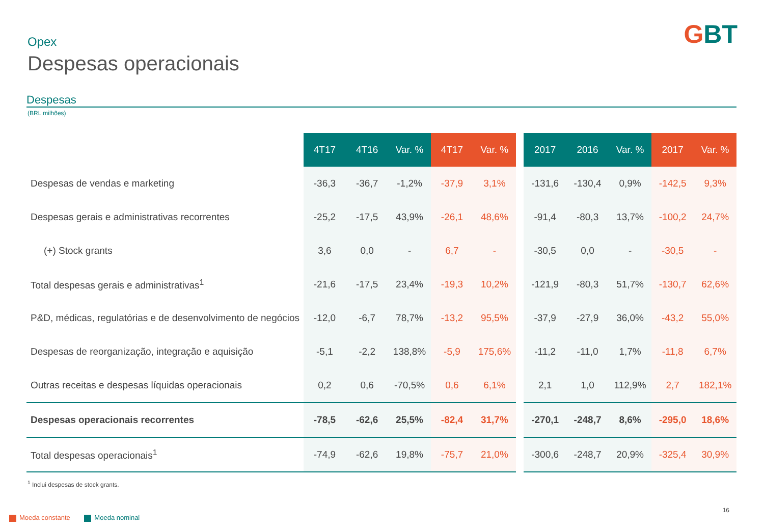GBT
Opex
Despesas operacionais
Despesas
(BRL milhões)
| | 4T17 | 4T16 | Var. % | 4T17 | Var. % | | 2017 | 2016 | Var. % | 2017 | Var. % |
| --- | --- | --- | --- | --- | --- | --- | --- | --- | --- | --- | --- |
| Despesas de vendas e marketing | -36,3 | -36,7 | -1,2% | -37,9 | 3,1% | | -131,6 | -130,4 | 0,9% | -142,5 | 9,3% |
| Despesas gerais e administrativas recorrentes | -25,2 | -17,5 | 43,9% | -26,1 | 48,6% | | -91,4 | -80,3 | 13,7% | -100,2 | 24,7% |
| (+) Stock grants | 3,6 | 0,0 | - | 6,7 | - | | -30,5 | 0,0 | - | -30,5 | - |
| Total despesas gerais e administrativas<sup>1</sup> | -21,6 | -17,5 | 23,4% | -19,3 | 10,2% | | -121,9 | -80,3 | 51,7% | -130,7 | 62,6% |
| P&D, médicas, regulatórias e de desenvolvimento de negócios | -12,0 | -6,7 | 78,7% | -13,2 | 95,5% | | -37,9 | -27,9 | 36,0% | -43,2 | 55,0% |
| Despesas de reorganização, integração e aquisição | -5,1 | -2,2 | 138,8% | -5,9 | 175,6% | | -11,2 | -11,0 | 1,7% | -11,8 | 6,7% |
| Outras receitas e despesas líquidas operacionais | 0,2 | 0,6 | -70,5% | 0,6 | 6,1% | | 2,1 | 1,0 | 112,9% | 2,7 | 182,1% |
| Despesas operacionais recorrentes | -78,5 | -62,6 | 25,5% | -82,4 | 31,7% | | -270,1 | -248,7 | 8,6% | -295,0 | 18,6% |
| Total despesas operacionais<sup>1</sup> | -74,9 | -62,6 | 19,8% | -75,7 | 21,0% | | -300,6 | -248,7 | 20,9% | -325,4 | 30,9% |
<sup>1</sup> Inclui despesas de stock grants.
Moeda constante Moeda nominal
16